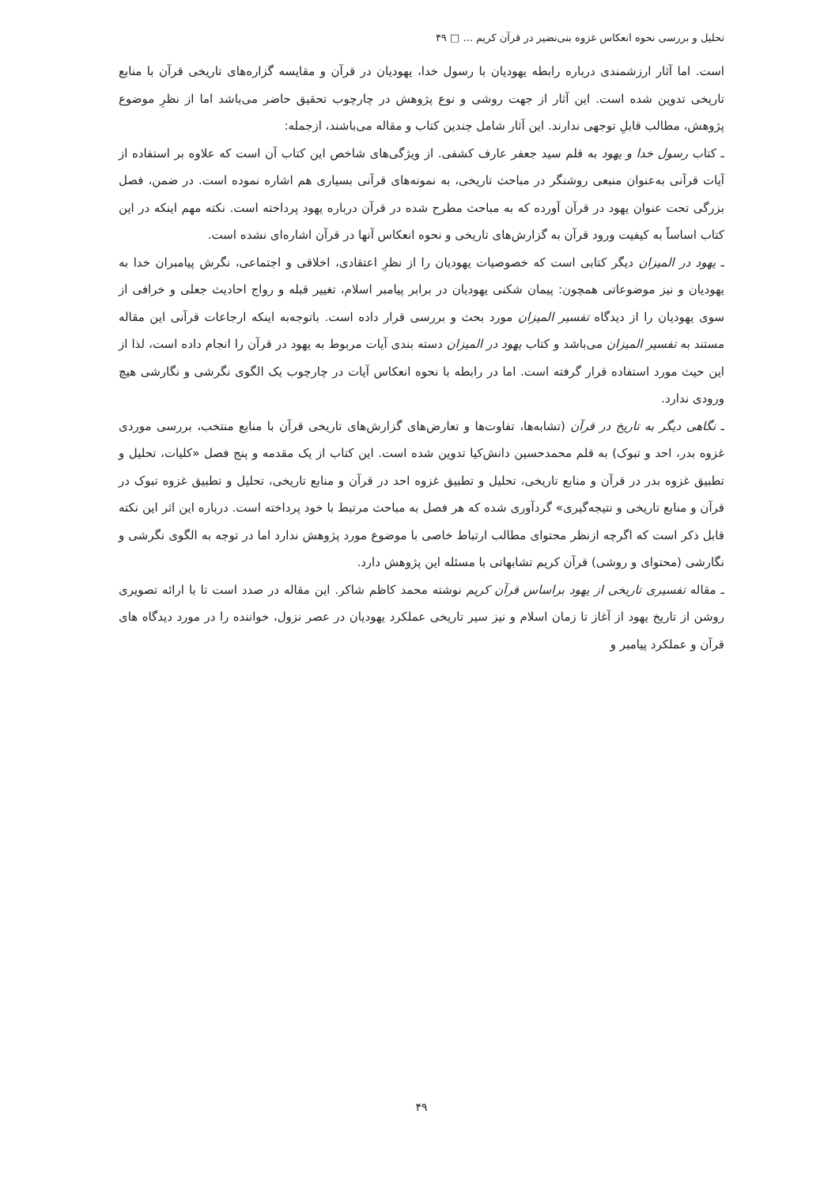تحلیل و بررسی نحوه انعکاس غزوه بنی‌نضیر در قرآن کریم ... □ ۴۹
است. اما آثار ارزشمندی درباره رابطه یهودیان با رسول خدا، یهودیان در قرآن و مقایسه گزاره‌های تاریخی قرآن با منابع تاریخی تدوین شده است. این آثار از جهت روشی و نوع پژوهش در چارچوب تحقیق حاضر می‌باشد اما از نظرِ موضوع پژوهش، مطالب قابلِ توجهی ندارند. این آثار شامل چندین کتاب و مقاله می‌باشند، ازجمله:
ـ کتاب رسول خدا و یهود به قلم سید جعفر عارف کشفی. از ویژگی‌های شاخص این کتاب آن است که علاوه بر استفاده از آیات قرآنی به‌عنوان منبعی روشنگر در مباحث تاریخی، به نمونه‌های قرآنی بسیاری هم اشاره نموده است. در ضمن، فصل بزرگی تحت عنوان یهود در قرآن آورده که به مباحث مطرح شده در قرآن درباره یهود پرداخته است. نکته مهم اینکه در این کتاب اساساً به کیفیت ورود قرآن به گزارش‌های تاریخی و نحوه انعکاس آنها در قرآن اشاره‌ای نشده است.
ـ یهود در المیزان دیگر کتابی است که خصوصیات یهودیان را از نظرِ اعتقادی، اخلاقی و اجتماعی، نگرش پیامبران خدا به یهودیان و نیز موضوعاتی همچون: پیمان شکنی یهودیان در برابر پیامبر اسلام، تغییر قبله و رواج احادیث جعلی و خرافی از سوی یهودیان را از دیدگاه تفسیر المیزان مورد بحث و بررسی قرار داده است. باتوجه‌به اینکه ارجاعات قرآنی این مقاله مستند به تفسیر المیزان می‌باشد و کتاب یهود در المیزان دسته بندی آیات مربوط به یهود در قرآن را انجام داده است، لذا از این حیث مورد استفاده قرار گرفته است. اما در رابطه با نحوه انعکاس آیات در چارچوب یک الگوی نگرشی و نگارشی هیچ ورودی ندارد.
ـ نگاهی دیگر به تاریخ در قرآن (تشابه‌ها، تفاوت‌ها و تعارض‌های گزارش‌های تاریخی قرآن با منابع منتخب، بررسی موردی غزوه بدر، احد و تبوک) به قلم محمدحسین دانش‌کیا تدوین شده است. این کتاب از یک مقدمه و پنج فصل «کلیات، تحلیل و تطبیق غزوه بدر در قرآن و منابع تاریخی، تحلیل و تطبیق غزوه احد در قرآن و منابع تاریخی، تحلیل و تطبیق غزوه تبوک در قرآن و منابع تاریخی و نتیجه‌گیری» گردآوری شده که هر فصل به مباحث مرتبط با خود پرداخته است. درباره این اثر این نکته قابل ذکر است که اگرچه ازنظر محتوای مطالب ارتباط خاصی با موضوع مورد پژوهش ندارد اما در توجه به الگوی نگرشی و نگارشی (محتوای و روشی) قرآن کریم تشابهاتی با مسئله این پژوهش دارد.
ـ مقاله تفسیری تاریخی از یهود براساس قرآن کریم نوشته محمد کاظم شاکر. این مقاله در صدد است تا با ارائه تصویری روشن از تاریخ یهود از آغاز تا زمان اسلام و نیز سیر تاریخی عملکرد یهودیان در عصر نزول، خواننده را در مورد دیدگاه های قرآن و عملکرد پیامبر و
۴۹